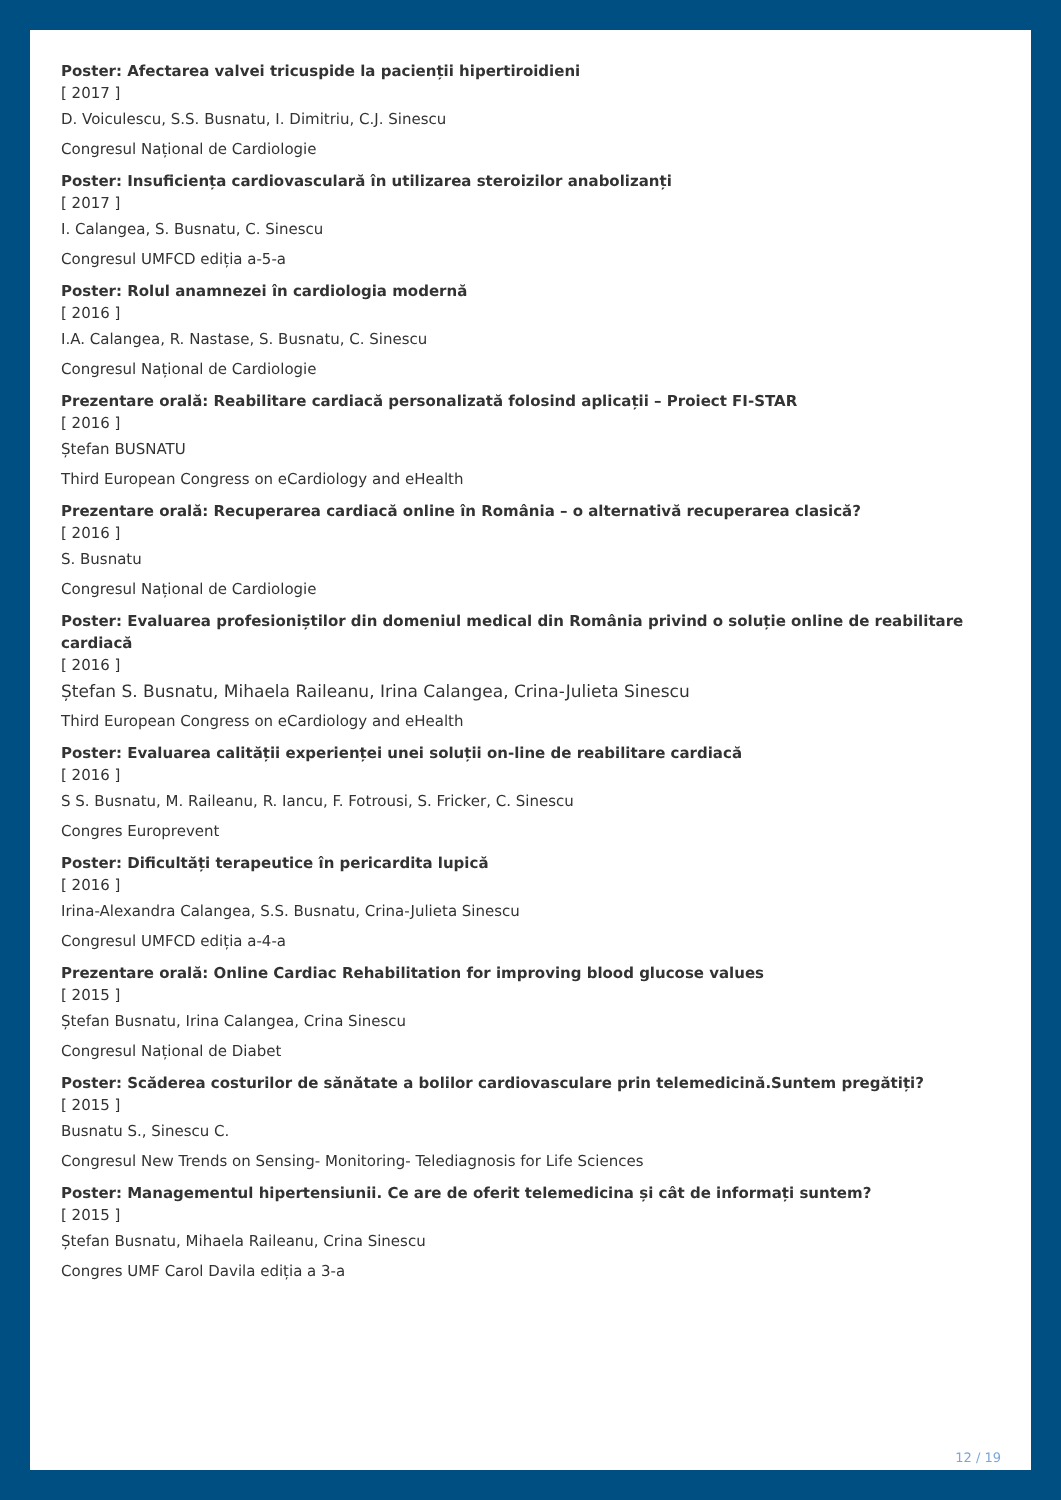Poster: Afectarea valvei tricuspide la pacienții hipertiroidieni
[ 2017 ]
D. Voiculescu, S.S. Busnatu, I. Dimitriu, C.J. Sinescu
Congresul Național de Cardiologie
Poster: Insuficiența cardiovasculară în utilizarea steroizilor anabolizanți
[ 2017 ]
I. Calangea, S. Busnatu, C. Sinescu
Congresul UMFCD ediția a-5-a
Poster: Rolul anamnezei în cardiologia modernă
[ 2016 ]
I.A. Calangea, R. Nastase, S. Busnatu, C. Sinescu
Congresul Național de Cardiologie
Prezentare orală: Reabilitare cardiacă personalizată folosind aplicații – Proiect FI-STAR
[ 2016 ]
Ștefan BUSNATU
Third European Congress on eCardiology and eHealth
Prezentare orală: Recuperarea cardiacă online în România – o alternativă recuperarea clasică?
[ 2016 ]
S. Busnatu
Congresul Național de Cardiologie
Poster: Evaluarea profesioniștilor din domeniul medical din România privind o soluție online de reabilitare cardiacă
[ 2016 ]
Ștefan S. Busnatu, Mihaela Raileanu, Irina Calangea, Crina-Julieta Sinescu
Third European Congress on eCardiology and eHealth
Poster: Evaluarea calității experienței unei soluții on-line de reabilitare cardiacă
[ 2016 ]
S S. Busnatu, M. Raileanu, R. Iancu, F. Fotrousi, S. Fricker, C. Sinescu
Congres Europrevent
Poster: Dificultăți terapeutice în pericardita lupică
[ 2016 ]
Irina-Alexandra Calangea, S.S. Busnatu, Crina-Julieta Sinescu
Congresul UMFCD ediția a-4-a
Prezentare orală: Online Cardiac Rehabilitation for improving blood glucose values
[ 2015 ]
Ștefan Busnatu, Irina Calangea, Crina Sinescu
Congresul Național de Diabet
Poster: Scăderea costurilor de sănătate a bolilor cardiovasculare prin telemedicină.Suntem pregătiți?
[ 2015 ]
Busnatu S., Sinescu C.
Congresul New Trends on Sensing- Monitoring- Telediagnosis for Life Sciences
Poster: Managementul hipertensiunii. Ce are de oferit telemedicina și cât de informați suntem?
[ 2015 ]
Ștefan Busnatu, Mihaela Raileanu, Crina Sinescu
Congres UMF Carol Davila ediția a 3-a
12 / 19